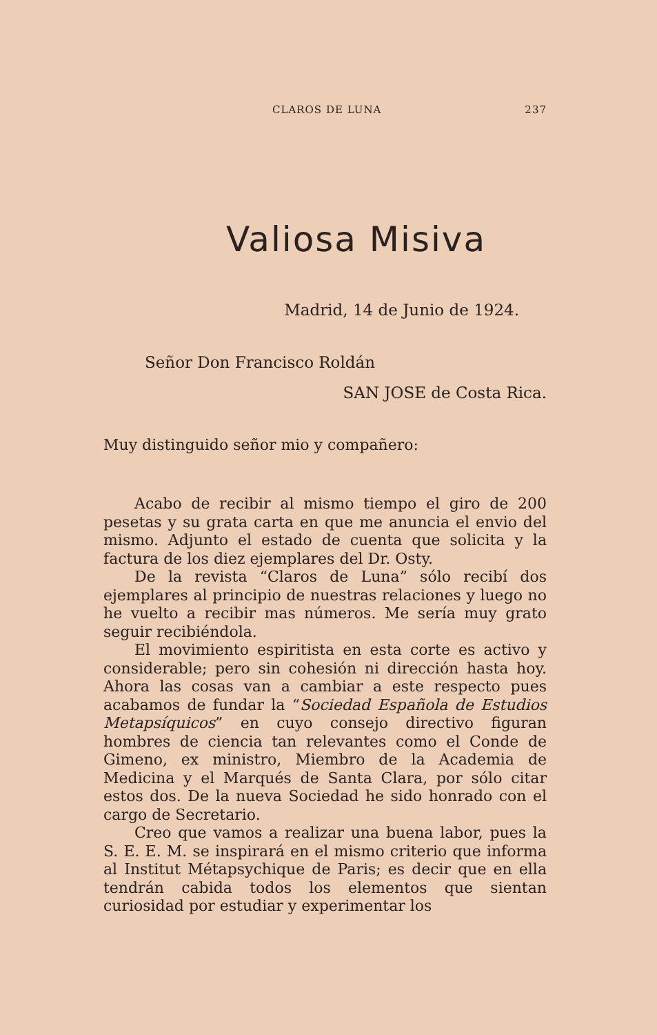CLAROS DE LUNA 237
Valiosa Misiva
Madrid, 14 de Junio de 1924.
Señor Don Francisco Roldán
SAN JOSE de Costa Rica.
Muy distinguido señor mio y compañero:
Acabo de recibir al mismo tiempo el giro de 200 pesetas y su grata carta en que me anuncia el envio del mismo. Adjunto el estado de cuenta que solicita y la factura de los diez ejemplares del Dr. Osty.
De la revista “Claros de Luna” sólo recibí dos ejemplares al principio de nuestras relaciones y luego no he vuelto a recibir mas números. Me sería muy grato seguir recibiéndola.
El movimiento espiritista en esta corte es activo y considerable; pero sin cohesión ni dirección hasta hoy. Ahora las cosas van a cambiar a este respecto pues acabamos de fundar la “Sociedad Española de Estudios Metapsíquicos” en cuyo consejo directivo figuran hombres de ciencia tan relevantes como el Conde de Gimeno, ex ministro, Miembro de la Academia de Medicina y el Marqués de Santa Clara, por sólo citar estos dos. De la nueva Sociedad he sido honrado con el cargo de Secretario.
Creo que vamos a realizar una buena labor, pues la S. E. E. M. se inspirará en el mismo criterio que informa al Institut Métapsychique de Paris; es decir que en ella tendrán cabida todos los elementos que sientan curiosidad por estudiar y experimentar los